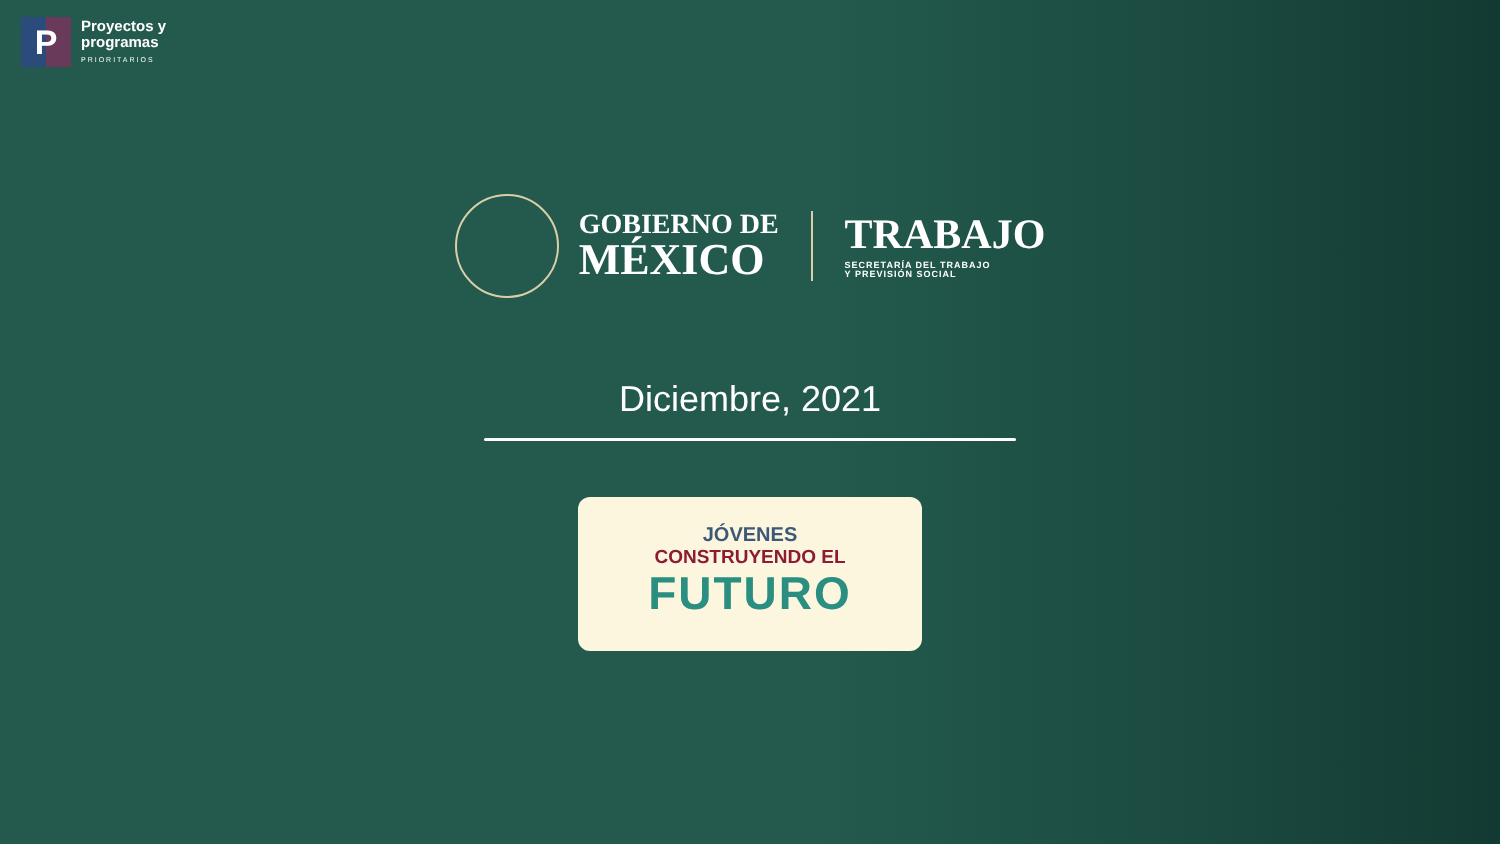P
Proyectos y
programas
PRIORITARIOS
GOBIERNO DE
MÉXICO
TRABAJO
SECRETARÍA DEL TRABAJO
Y PREVISIÓN SOCIAL
Diciembre, 2021
JÓVENES
CONSTRUYENDO EL
FUTURO